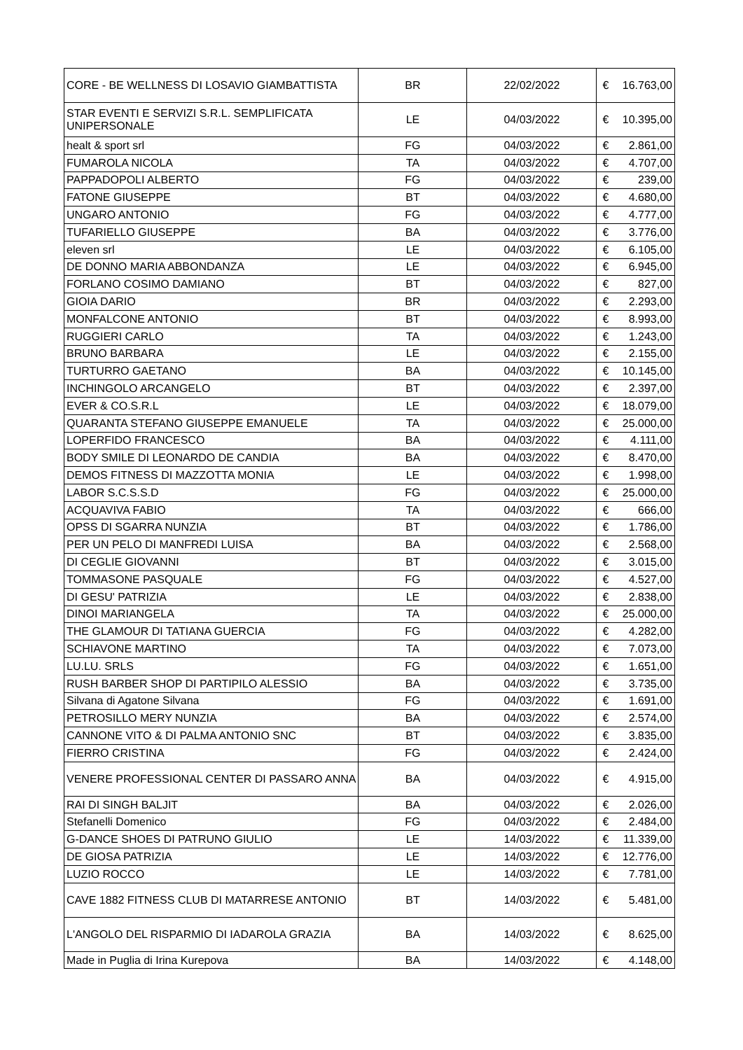| CORE - BE WELLNESS DI LOSAVIO GIAMBATTISTA | BR | 22/02/2022 | € | 16.763,00 |
| STAR EVENTI E SERVIZI S.R.L. SEMPLIFICATA UNIPERSONALE | LE | 04/03/2022 | € | 10.395,00 |
| healt & sport srl | FG | 04/03/2022 | € | 2.861,00 |
| FUMAROLA NICOLA | TA | 04/03/2022 | € | 4.707,00 |
| PAPPADOPOLI ALBERTO | FG | 04/03/2022 | € | 239,00 |
| FATONE GIUSEPPE | BT | 04/03/2022 | € | 4.680,00 |
| UNGARO ANTONIO | FG | 04/03/2022 | € | 4.777,00 |
| TUFARIELLO GIUSEPPE | BA | 04/03/2022 | € | 3.776,00 |
| eleven srl | LE | 04/03/2022 | € | 6.105,00 |
| DE DONNO MARIA ABBONDANZA | LE | 04/03/2022 | € | 6.945,00 |
| FORLANO COSIMO DAMIANO | BT | 04/03/2022 | € | 827,00 |
| GIOIA DARIO | BR | 04/03/2022 | € | 2.293,00 |
| MONFALCONE ANTONIO | BT | 04/03/2022 | € | 8.993,00 |
| RUGGIERI CARLO | TA | 04/03/2022 | € | 1.243,00 |
| BRUNO BARBARA | LE | 04/03/2022 | € | 2.155,00 |
| TURTURRO GAETANO | BA | 04/03/2022 | € | 10.145,00 |
| INCHINGOLO ARCANGELO | BT | 04/03/2022 | € | 2.397,00 |
| EVER & CO.S.R.L | LE | 04/03/2022 | € | 18.079,00 |
| QUARANTA STEFANO GIUSEPPE EMANUELE | TA | 04/03/2022 | € | 25.000,00 |
| LOPERFIDO FRANCESCO | BA | 04/03/2022 | € | 4.111,00 |
| BODY SMILE DI LEONARDO DE CANDIA | BA | 04/03/2022 | € | 8.470,00 |
| DEMOS FITNESS DI MAZZOTTA MONIA | LE | 04/03/2022 | € | 1.998,00 |
| LABOR S.C.S.S.D | FG | 04/03/2022 | € | 25.000,00 |
| ACQUAVIVA FABIO | TA | 04/03/2022 | € | 666,00 |
| OPSS DI SGARRA NUNZIA | BT | 04/03/2022 | € | 1.786,00 |
| PER UN PELO DI MANFREDI LUISA | BA | 04/03/2022 | € | 2.568,00 |
| DI CEGLIE GIOVANNI | BT | 04/03/2022 | € | 3.015,00 |
| TOMMASONE PASQUALE | FG | 04/03/2022 | € | 4.527,00 |
| DI GESU' PATRIZIA | LE | 04/03/2022 | € | 2.838,00 |
| DINOI MARIANGELA | TA | 04/03/2022 | € | 25.000,00 |
| THE GLAMOUR DI TATIANA GUERCIA | FG | 04/03/2022 | € | 4.282,00 |
| SCHIAVONE MARTINO | TA | 04/03/2022 | € | 7.073,00 |
| LU.LU. SRLS | FG | 04/03/2022 | € | 1.651,00 |
| RUSH BARBER SHOP DI PARTIPILO ALESSIO | BA | 04/03/2022 | € | 3.735,00 |
| Silvana di Agatone Silvana | FG | 04/03/2022 | € | 1.691,00 |
| PETROSILLO MERY NUNZIA | BA | 04/03/2022 | € | 2.574,00 |
| CANNONE VITO & DI PALMA ANTONIO SNC | BT | 04/03/2022 | € | 3.835,00 |
| FIERRO CRISTINA | FG | 04/03/2022 | € | 2.424,00 |
| VENERE PROFESSIONAL CENTER DI PASSARO ANNA | BA | 04/03/2022 | € | 4.915,00 |
| RAI DI SINGH BALJIT | BA | 04/03/2022 | € | 2.026,00 |
| Stefanelli Domenico | FG | 04/03/2022 | € | 2.484,00 |
| G-DANCE SHOES DI PATRUNO GIULIO | LE | 14/03/2022 | € | 11.339,00 |
| DE GIOSA PATRIZIA | LE | 14/03/2022 | € | 12.776,00 |
| LUZIO ROCCO | LE | 14/03/2022 | € | 7.781,00 |
| CAVE 1882 FITNESS CLUB DI MATARRESE ANTONIO | BT | 14/03/2022 | € | 5.481,00 |
| L'ANGOLO DEL RISPARMIO DI IADAROLA GRAZIA | BA | 14/03/2022 | € | 8.625,00 |
| Made in Puglia di Irina Kurepova | BA | 14/03/2022 | € | 4.148,00 |